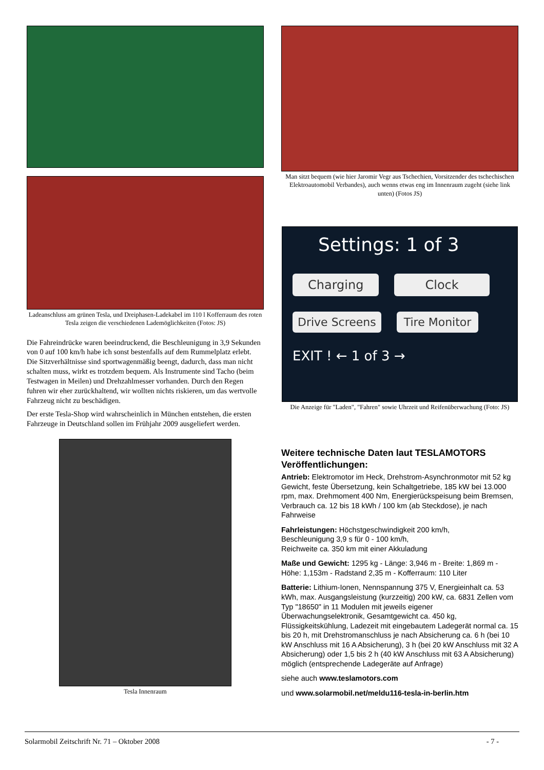Ladeanschluss am grünen Tesla, und Dreiphasen-Ladekabel im 110 l Kofferraum des roten Tesla zeigen die verschiedenen Lademöglichkeiten (Fotos: JS)
Die Fahreindrücke waren beeindruckend, die Beschleunigung in 3,9 Sekunden von 0 auf 100 km/h habe ich sonst bestenfalls auf dem Rummelplatz erlebt. Die Sitzverhältnisse sind sportwagenmäßig beengt, dadurch, dass man nicht schalten muss, wirkt es trotzdem bequem. Als Instrumente sind Tacho (beim Testwagen in Meilen) und Drehzahlmesser vorhanden. Durch den Regen fuhren wir eher zurückhaltend, wir wollten nichts riskieren, um das wertvolle Fahrzeug nicht zu beschädigen.
Der erste Tesla-Shop wird wahrscheinlich in München entstehen, die ersten Fahrzeuge in Deutschland sollen im Frühjahr 2009 ausgeliefert werden.
Tesla Innenraum
Man sitzt bequem (wie hier Jaromir Vegr aus Tschechien, Vorsitzender des tschechischen Elektroautomobil Verbandes), auch wenns etwas eng im Innenraum zugeht (siehe link unten) (Fotos JS)
Settings: 1 of 3
Charging Clock
Drive Screens Tire Monitor
EXIT ! ← 1 of 3 →
Die Anzeige für "Laden", "Fahren" sowie Uhrzeit und Reifenüberwachung (Foto: JS)
Weitere technische Daten laut TESLAMOTORS Veröffentlichungen:
Antrieb: Elektromotor im Heck, Drehstrom-Asynchronmotor mit 52 kg Gewicht, feste Übersetzung, kein Schaltgetriebe, 185 kW bei 13.000 rpm, max. Drehmoment 400 Nm, Energierückspeisung beim Bremsen, Verbrauch ca. 12 bis 18 kWh / 100 km (ab Steckdose), je nach Fahrweise
Fahrleistungen: Höchstgeschwindigkeit 200 km/h,
Beschleunigung 3,9 s für 0 - 100 km/h,
Reichweite ca. 350 km mit einer Akkuladung
Maße und Gewicht: 1295 kg - Länge: 3,946 m - Breite: 1,869 m - Höhe: 1,153m - Radstand 2,35 m - Kofferraum: 110 Liter
Batterie: Lithium-Ionen, Nennspannung 375 V, Energieinhalt ca. 53 kWh, max. Ausgangsleistung (kurzzeitig) 200 kW, ca. 6831 Zellen vom Typ "18650" in 11 Modulen mit jeweils eigener Überwachungselektronik, Gesamtgewicht ca. 450 kg, Flüssigkeitskühlung, Ladezeit mit eingebautem Ladegerät normal ca. 15 bis 20 h, mit Drehstromanschluss je nach Absicherung ca. 6 h (bei 10 kW Anschluss mit 16 A Absicherung), 3 h (bei 20 kW Anschluss mit 32 A Absicherung) oder 1,5 bis 2 h (40 kW Anschluss mit 63 A Absicherung) möglich (entsprechende Ladegeräte auf Anfrage)
siehe auch www.teslamotors.com
und www.solarmobil.net/meldu116-tesla-in-berlin.htm
Solarmobil Zeitschrift Nr. 71 – Oktober 2008 - 7 -